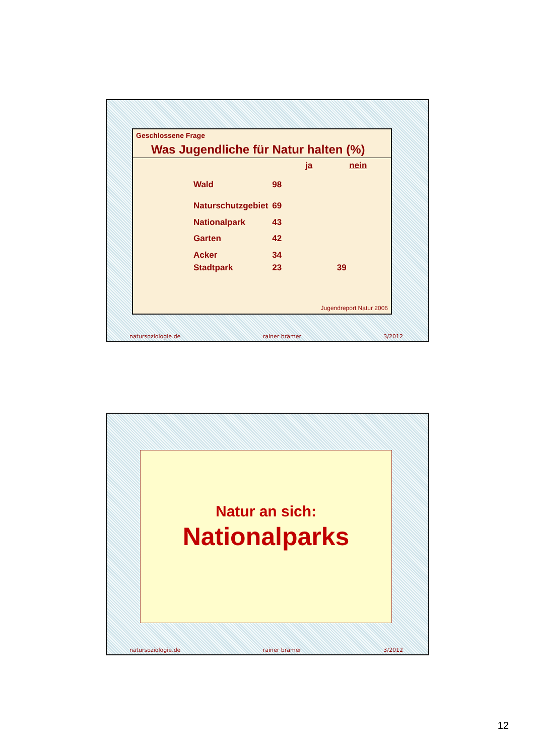Geschlossene Frage
Was Jugendliche für Natur halten (%)
| | ja | nein |
| --- | --- | --- |
| Wald | 98 | |
| Naturschutzgebiet | 69 | |
| Nationalpark | 43 | |
| Garten | 42 | |
| Acker | 34 | |
| Stadtpark | 23 | 39 |
Jugendreport Natur 2006
natursoziologie.de rainer brämer 3/2012
Natur an sich:
Nationalparks
natursoziologie.de rainer brämer 3/2012
12